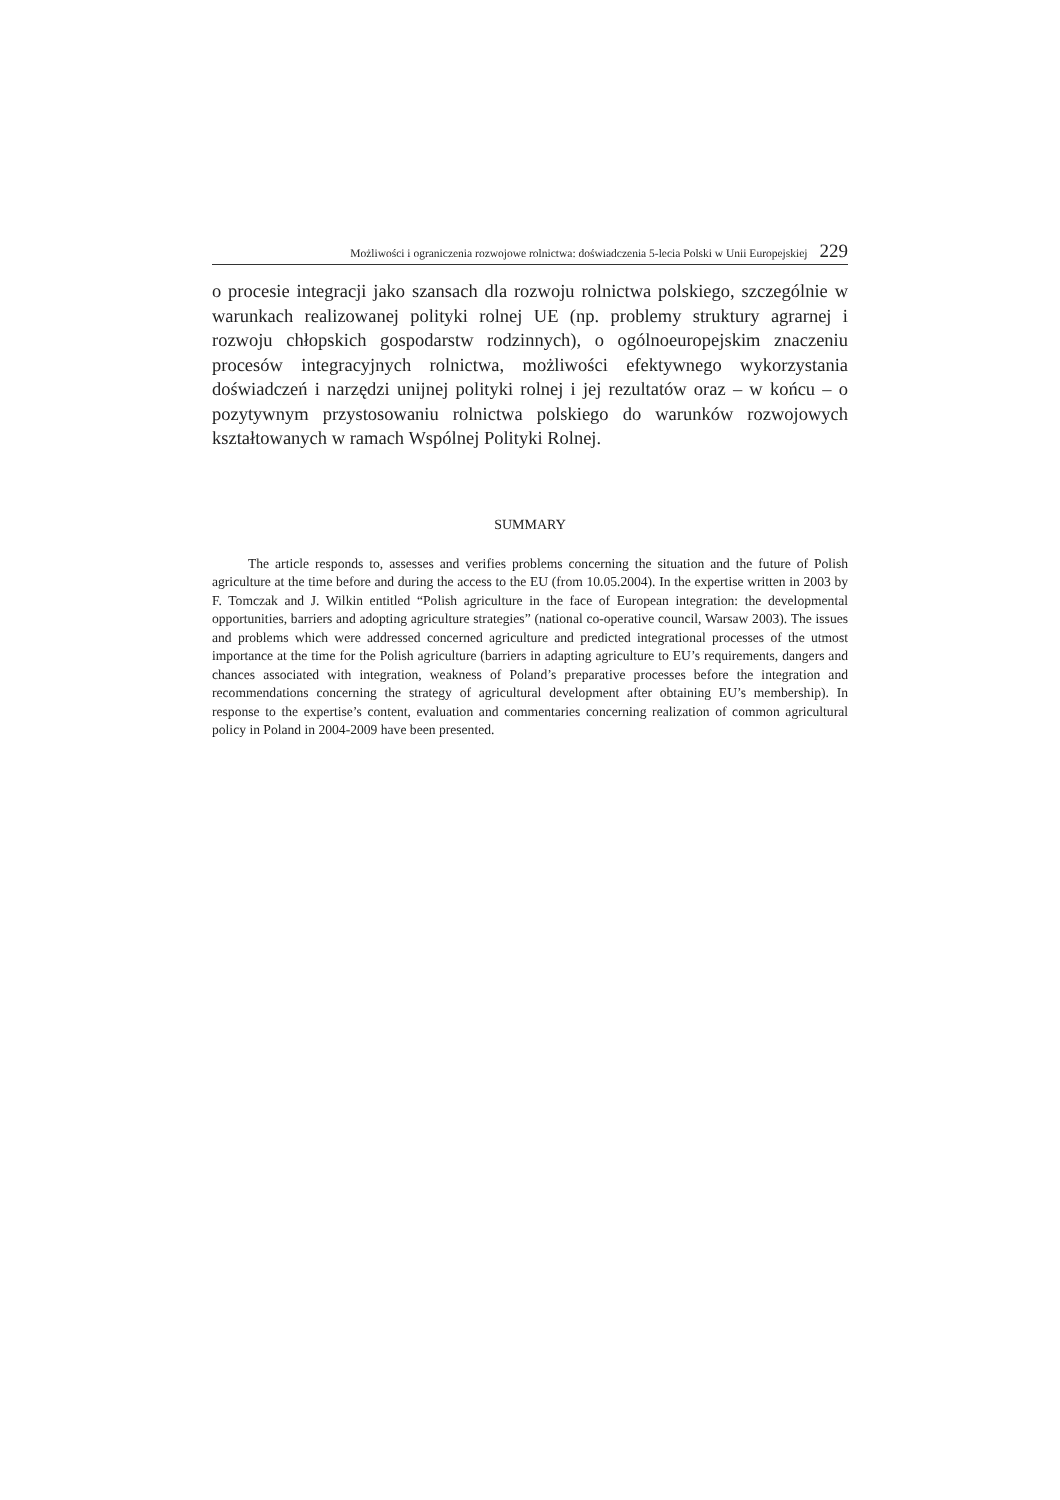Możliwości i ograniczenia rozwojowe rolnictwa: doświadczenia 5-lecia Polski w Unii Europejskiej 229
o procesie integracji jako szansach dla rozwoju rolnictwa polskiego, szczególnie w warunkach realizowanej polityki rolnej UE (np. problemy struktury agrarnej i rozwoju chłopskich gospodarstw rodzinnych), o ogólnoeuropejskim znaczeniu procesów integracyjnych rolnictwa, możliwości efektywnego wykorzystania doświadczeń i narzędzi unijnej polityki rolnej i jej rezultatów oraz – w końcu – o pozytywnym przystosowaniu rolnictwa polskiego do warunków rozwojowych kształtowanych w ramach Wspólnej Polityki Rolnej.
SUMMARY
The article responds to, assesses and verifies problems concerning the situation and the future of Polish agriculture at the time before and during the access to the EU (from 10.05.2004). In the expertise written in 2003 by F. Tomczak and J. Wilkin entitled “Polish agriculture in the face of European integration: the developmental opportunities, barriers and adopting agriculture strategies” (national co-operative council, Warsaw 2003). The issues and problems which were addressed concerned agriculture and predicted integrational processes of the utmost importance at the time for the Polish agriculture (barriers in adapting agriculture to EU’s requirements, dangers and chances associated with integration, weakness of Poland’s preparative processes before the integration and recommendations concerning the strategy of agricultural development after obtaining EU’s membership). In response to the expertise’s content, evaluation and commentaries concerning realization of common agricultural policy in Poland in 2004-2009 have been presented.